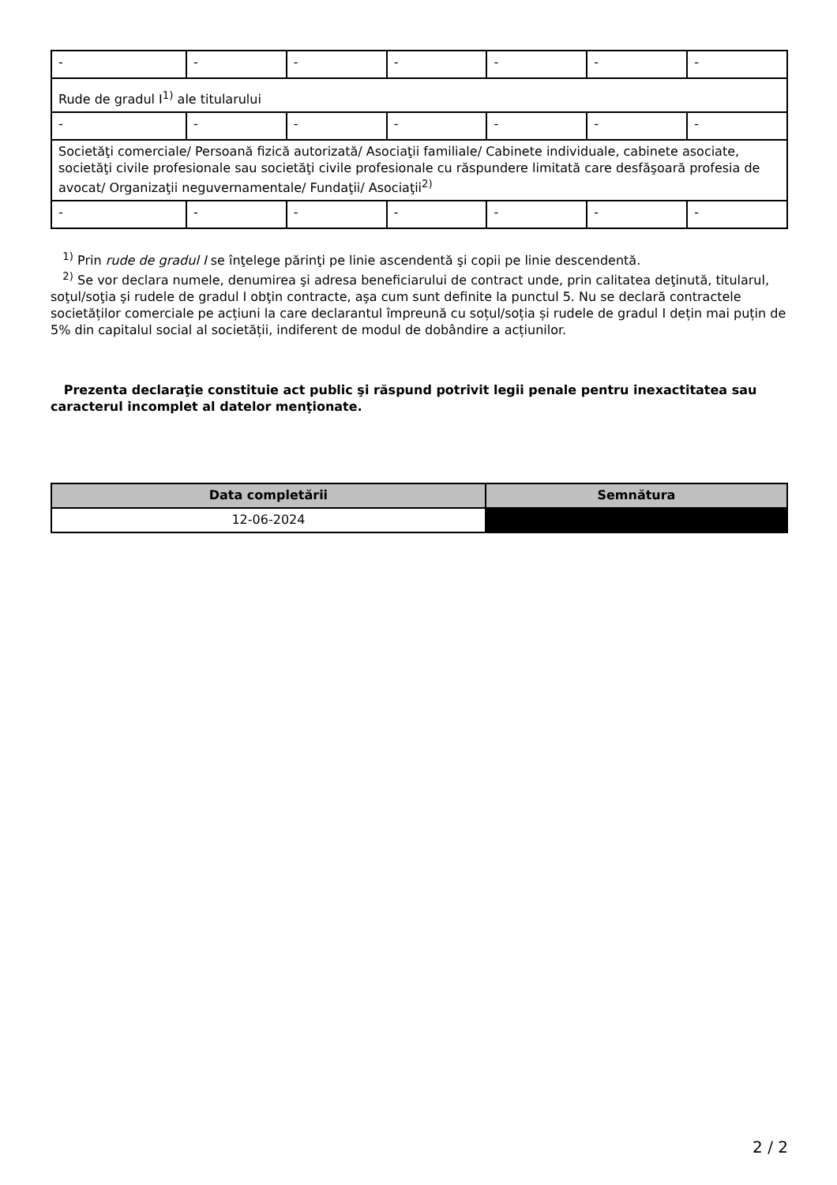| - | - | - | - | - | - | - |
| Rude de gradul I<sup>1)</sup> ale titularului | | | | | | |
| - | - | - | - | - | - | - |
| Societăţi comerciale/ Persoană fizică autorizată/ Asociaţii familiale/ Cabinete individuale, cabinete asociate, societăţi civile profesionale sau societăţi civile profesionale cu răspundere limitată care desfăşoară profesia de avocat/ Organizaţii neguvernamentale/ Fundaţii/ Asociaţii<sup>2)</sup> | | | | | | |
| - | - | - | - | - | - | - |
<sup>1)</sup> Prin rude de gradul I se înţelege părinţi pe linie ascendentă şi copii pe linie descendentă.
<sup>2)</sup> Se vor declara numele, denumirea şi adresa beneficiarului de contract unde, prin calitatea deţinută, titularul, soţul/soţia şi rudele de gradul I obţin contracte, aşa cum sunt definite la punctul 5. Nu se declară contractele societăților comerciale pe acțiuni la care declarantul împreună cu soțul/soția și rudele de gradul I dețin mai puțin de 5% din capitalul social al societății, indiferent de modul de dobândire a acțiunilor.
Prezenta declaraţie constituie act public şi răspund potrivit legii penale pentru inexactitatea sau caracterul incomplet al datelor menţionate.
| Data completării | Semnătura |
| --- | --- |
| 12-06-2024 | |
2 / 2